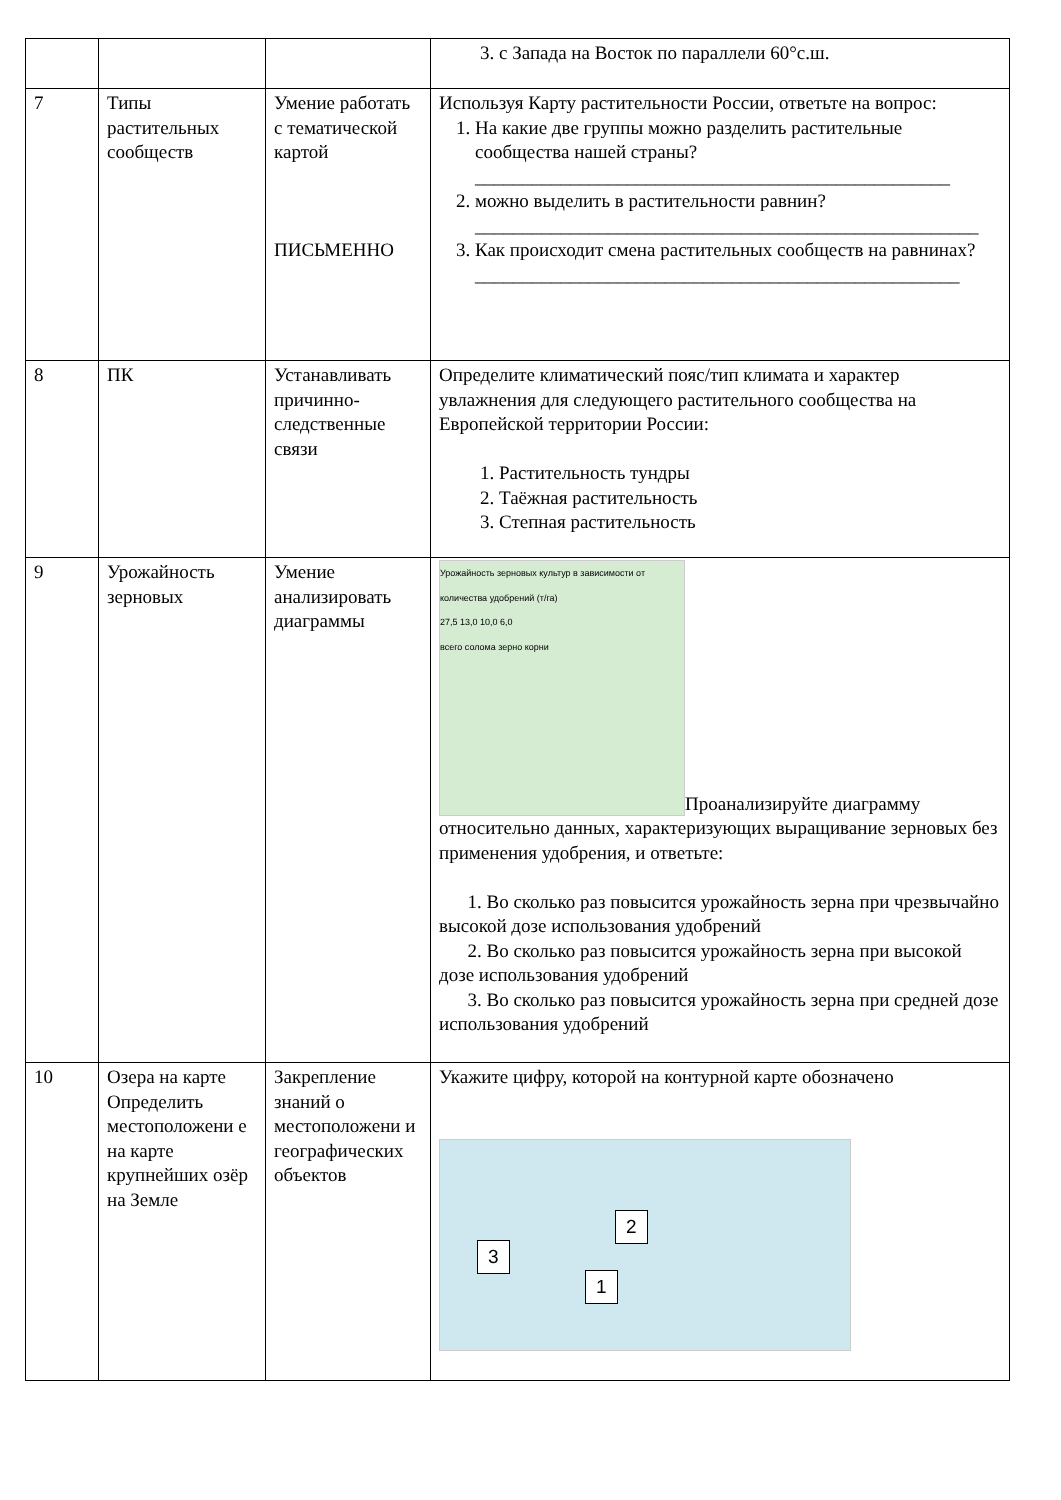| | | | 3. с Запада на Восток по параллели 60°с.ш. |
| 7 | Типы растительных сообществ | Умение работать с тематической картой ПИСЬМЕННО | Используя Карту растительности России, ответьте на вопрос: 1. На какие две группы можно разделить растительные сообщества нашей страны? __________________________________________________ 2. можно выделить в растительности равнин? _____________________________________________________ 3. Как происходит смена растительных сообществ на равнинах? ___________________________________________________ |
| 8 | ПК | Устанавливать причинно-следственные связи | Определите климатический пояс/тип климата и характер увлажнения для следующего растительного сообщества на Европейской территории России: 1. Растительность тундры 2. Таёжная растительность 3. Степная растительность |
| 9 | Урожайность зерновых | Умение анализировать диаграммы | Урожайность зерновых культур в зависимости от количества удобрений (т/га) 27,5 13,0 10,0 6,0 всего солома зерно корни Проанализируйте диаграмму относительно данных, характеризующих выращивание зерновых без применения удобрения, и ответьте: 1. Во сколько раз повысится урожайность зерна при чрезвычайно высокой дозе использования удобрений 2. Во сколько раз повысится урожайность зерна при высокой дозе использования удобрений 3. Во сколько раз повысится урожайность зерна при средней дозе использования удобрений |
| 10 | Озера на карте Определить местоположени е на карте крупнейших озёр на Земле | Закрепление знаний о местоположени и географических объектов | Укажите цифру, которой на контурной карте обозначено 2 3 1 |